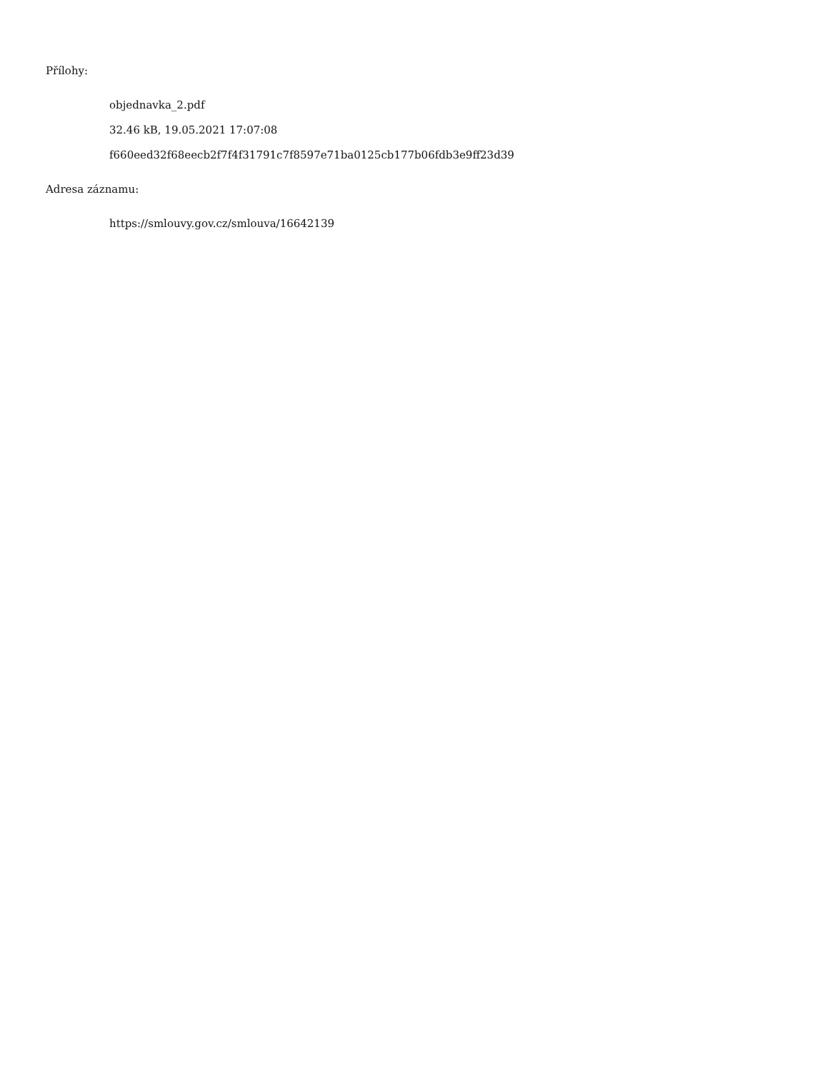Přílohy:
objednavka_2.pdf
32.46 kB, 19.05.2021 17:07:08
f660eed32f68eecb2f7f4f31791c7f8597e71ba0125cb177b06fdb3e9ff23d39
Adresa záznamu:
https://smlouvy.gov.cz/smlouva/16642139